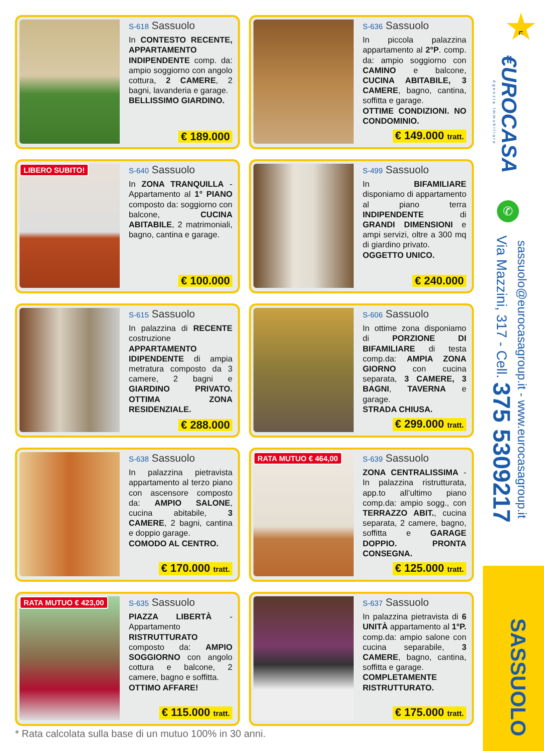S-618 Sassuolo
In CONTESTO RECENTE, APPARTAMENTO INDIPENDENTE comp. da: ampio soggiorno con angolo cottura, 2 CAMERE, 2 bagni, lavanderia e garage.
BELLISSIMO GIARDINO.
€ 189.000
S-636 Sassuolo
In piccola palazzina appartamento al 2°P. comp. da: ampio soggiorno con CAMINO e balcone, CUCINA ABITABILE, 3 CAMERE, bagno, cantina, soffitta e garage.
OTTIME CONDIZIONI. NO CONDOMINIO.
€ 149.000 tratt.
LIBERO SUBITO!
S-640 Sassuolo
In ZONA TRANQUILLA - Appartamento al 1° PIANO composto da: soggiorno con balcone, CUCINA ABITABILE, 2 matrimoniali, bagno, cantina e garage.
€ 100.000
S-499 Sassuolo
In BIFAMILIARE disponiamo di appartamento al piano terra INDIPENDENTE di GRANDI DIMENSIONI e ampi servizi, oltre a 300 mq di giardino privato.
OGGETTO UNICO.
€ 240.000
S-615 Sassuolo
In palazzina di RECENTE costruzione APPARTAMENTO IDIPENDENTE di ampia metratura composto da 3 camere, 2 bagni e GIARDINO PRIVATO. OTTIMA ZONA RESIDENZIALE.
€ 288.000
S-606 Sassuolo
In ottime zona disponiamo di PORZIONE DI BIFAMILIARE di testa comp.da: AMPIA ZONA GIORNO con cucina separata, 3 CAMERE, 3 BAGNI, TAVERNA e garage.
STRADA CHIUSA.
€ 299.000 tratt.
S-638 Sassuolo
In palazzina pietravista appartamento al terzo piano con ascensore composto da: AMPIO SALONE, cucina abitabile, 3 CAMERE, 2 bagni, cantina e doppio garage.
COMODO AL CENTRO.
€ 170.000 tratt.
RATA MUTUO € 464,00
S-639 Sassuolo
ZONA CENTRALISSIMA - In palazzina ristrutturata, app.to all’ultimo piano comp.da: ampio sogg., con TERRAZZO ABIT., cucina separata, 2 camere, bagno, soffitta e GARAGE DOPPIO. PRONTA CONSEGNA.
€ 125.000 tratt.
RATA MUTUO € 423,00
S-635 Sassuolo
PIAZZA LIBERTÀ - Appartamento RISTRUTTURATO composto da: AMPIO SOGGIORNO con angolo cottura e balcone, 2 camere, bagno e soffitta.
OTTIMO AFFARE!
€ 115.000 tratt.
S-637 Sassuolo
In palazzina pietravista di 6 UNITÀ appartamento al 1°P. comp.da: ampio salone con cucina separabile, 3 CAMERE, bagno, cantina, soffitta e garage.
COMPLETAMENTE RISTRUTTURATO.
€ 175.000 tratt.
* Rata calcolata sulla base di un mutuo 100% in 30 anni.
5
€UROCASA
Agenzia Immobiliare
✆
Via Mazzini, 317 - Cell. 375 5309217
sassuolo@eurocasagroup.it - www.eurocasagroup.it
SASSUOLO